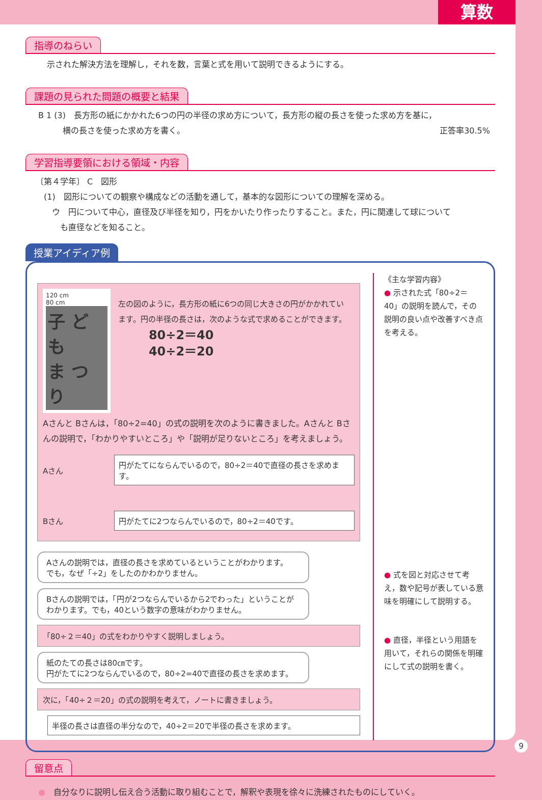算数
指導のねらい
示された解決方法を理解し，それを数，言葉と式を用いて説明できるようにする。
課題の見られた問題の概要と結果
B 1 (3)　長方形の紙にかかれた6つの円の半径の求め方について，長方形の縦の長さを使った求め方を基に，
　　　横の長さを使った求め方を書く。 正答率30.5%
学習指導要領における領域・内容
〔第４学年〕 C　図形
　(1)　図形についての観察や構成などの活動を通して，基本的な図形についての理解を深める。
　　ウ　円について中心，直径及び半径を知り，円をかいたり作ったりすること。また，円に関連して球について
　　　も直径などを知ること。
授業アイディア例
120 cm
80 cm
子 ど も
ま つ り
左の図のように，長方形の紙に6つの同じ大きさの円がかかれています。円の半径の長さは，次のような式で求めることができます。
80÷2＝40
40÷2＝20
Aさんと Bさんは，「80÷2=40」の式の説明を次のように書きました。Aさんと Bさんの説明で，「わかりやすいところ」や「説明が足りないところ」を考えましょう。
Aさん
円がたてにならんでいるので，80÷2＝40で直径の長さを求めます。
Bさん
円がたてに2つならんでいるので，80÷2＝40です。
Aさんの説明では，直径の長さを求めているということがわかります。
でも，なぜ「÷2」をしたのかわかりません。
Bさんの説明では，「円が2つならんでいるから2でわった」ということがわかります。でも，40という数字の意味がわかりません。
「80÷２＝40」の式をわかりやすく説明しましょう。
紙のたての長さは80㎝です。
円がたてに2つならんでいるので，80÷2=40で直径の長さを求めます。
次に，「40÷２＝20」の式の説明を考えて，ノートに書きましょう。
半径の長さは直径の半分なので，40÷2＝20で半径の長さを求めます。
《主な学習内容》
● 示された式「80÷2＝40」の説明を読んで，その説明の良い点や改善すべき点を考える。
● 式を図と対応させて考え，数や記号が表している意味を明確にして説明する。
● 直径，半径という用語を用いて，それらの関係を明確にして式の説明を書く。
留意点
●　自分なりに説明し伝え合う活動に取り組むことで，解釈や表現を徐々に洗練されたものにしていく。
9